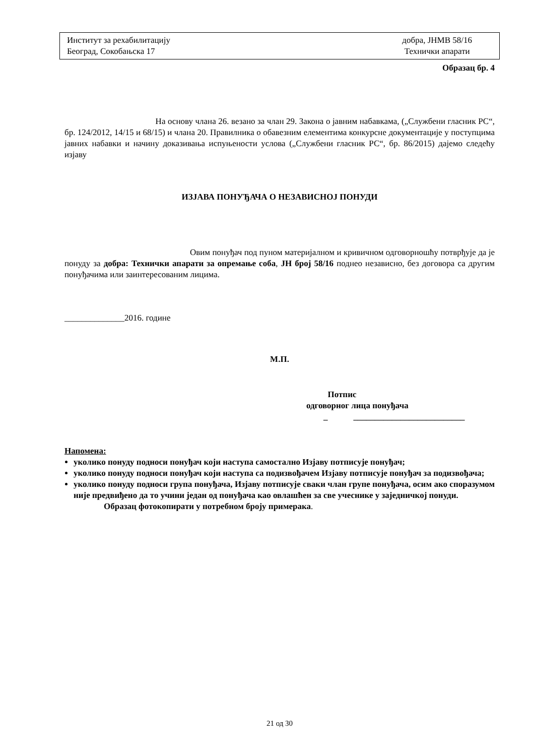Институт за рехабилитацију
Београд, Сокобањска 17
добра, ЈНМВ 58/16
Технички апарати
Образац бр. 4
На основу члана 26. везано за члан 29. Закона о јавним набавкама, („Службени гласник РС“, бр. 124/2012, 14/15 и 68/15) и члана 20. Правилника о обавезним елементима конкурсне документације у поступцима јавних набавки и начину доказивања испуњености услова („Службени гласник РС“, бр. 86/2015) дајемо следећу изјаву
ИЗЈАВА ПОНУЂАЧА О НЕЗАВИСНОЈ ПОНУДИ
Овим понуђач под пуном материјалном и кривичном одговорношћу потврђује да је понуду за добра: Технички апарати за опремање соба, ЈН број 58/16 поднео независно, без договора са другим понуђачима или заинтересованим лицима.
______________2016. године
М.П.
Потпис
одговорног лица понуђача
_ __________________________
Напомена:
уколико понуду подноси понуђач који наступа самостално Изјаву потписује понуђач;
уколико понуду подноси понуђач који наступа са подизвођачем Изјаву потписује понуђач за подизвођача;
уколико понуду подноси група понуђача, Изјаву потписује сваки члан групе понуђача, осим ако споразумом није предвиђено да то учини један од понуђача као овлашћен за све учеснике у заједничкој понуди.
Образац фотокопирати у потребном броју примерака.
21 од 30